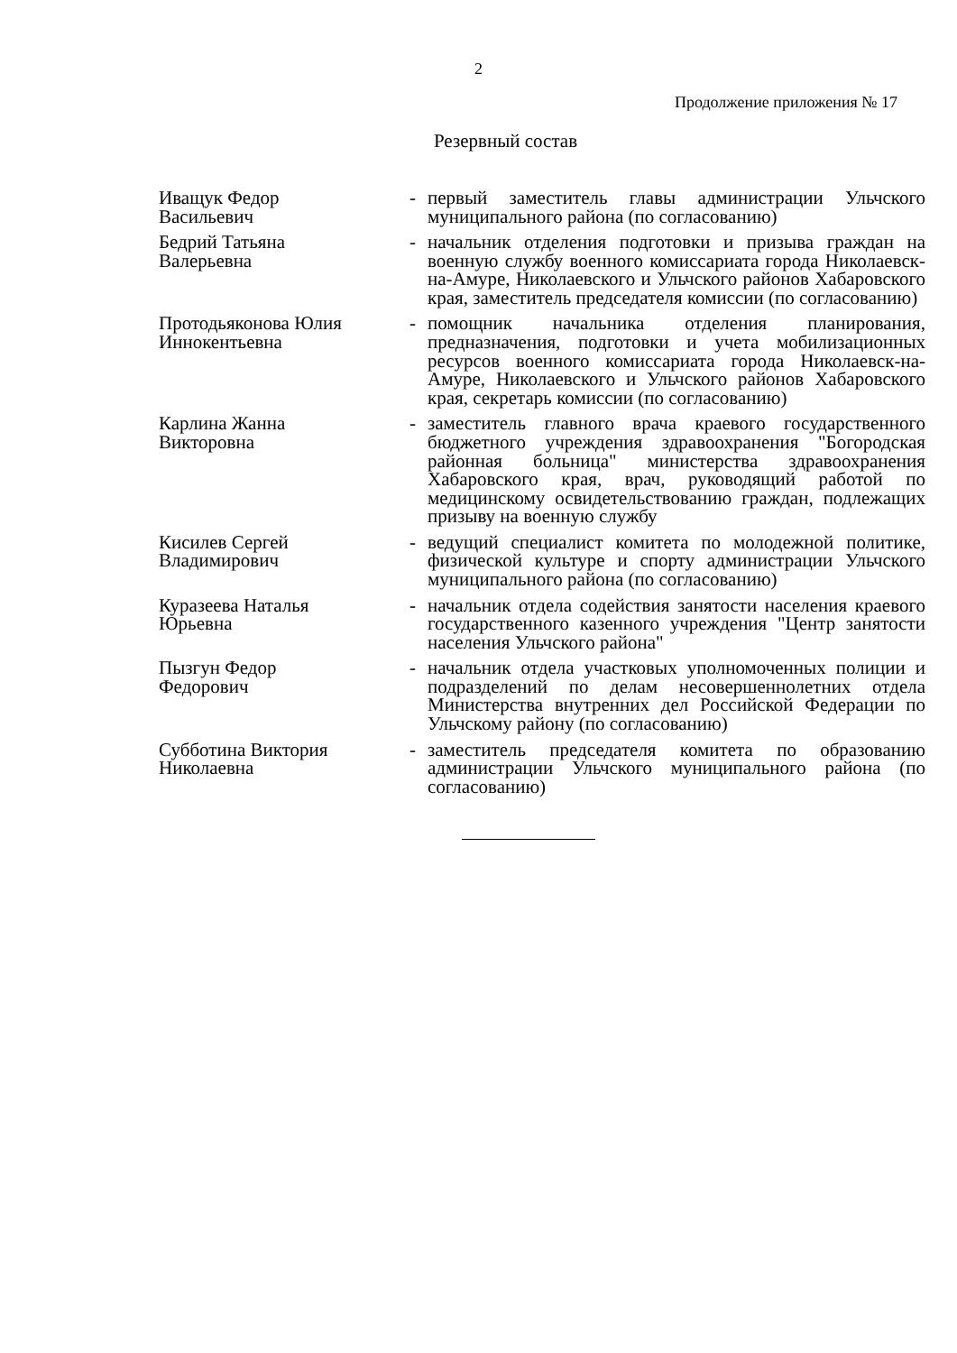2
Продолжение приложения № 17
Резервный состав
| Иващук Федор Васильевич | - | первый заместитель главы администрации Ульчского муниципального района (по согласованию) |
| Бедрий Татьяна Валерьевна | - | начальник отделения подготовки и призыва граждан на военную службу военного комиссариата города Николаевск-на-Амуре, Николаевского и Ульчского районов Хабаровского края, заместитель председателя комиссии (по согласованию) |
| Протодьяконова Юлия Иннокентьевна | - | помощник начальника отделения планирования, предназначения, подготовки и учета мобилизационных ресурсов военного комиссариата города Николаевск-на-Амуре, Николаевского и Ульчского районов Хабаровского края, секретарь комиссии (по согласованию) |
| Карлина Жанна Викторовна | - | заместитель главного врача краевого государственного бюджетного учреждения здравоохранения "Богородская районная больница" министерства здравоохранения Хабаровского края, врач, руководящий работой по медицинскому освидетельствованию граждан, подлежащих призыву на военную службу |
| Кисилев Сергей Владимирович | - | ведущий специалист комитета по молодежной политике, физической культуре и спорту администрации Ульчского муниципального района (по согласованию) |
| Куразеева Наталья Юрьевна | - | начальник отдела содействия занятости населения краевого государственного казенного учреждения "Центр занятости населения Ульчского района" |
| Пызгун Федор Федорович | - | начальник отдела участковых уполномоченных полиции и подразделений по делам несовершеннолетних отдела Министерства внутренних дел Российской Федерации по Ульчскому району (по согласованию) |
| Субботина Виктория Николаевна | - | заместитель председателя комитета по образованию администрации Ульчского муниципального района (по согласованию) |